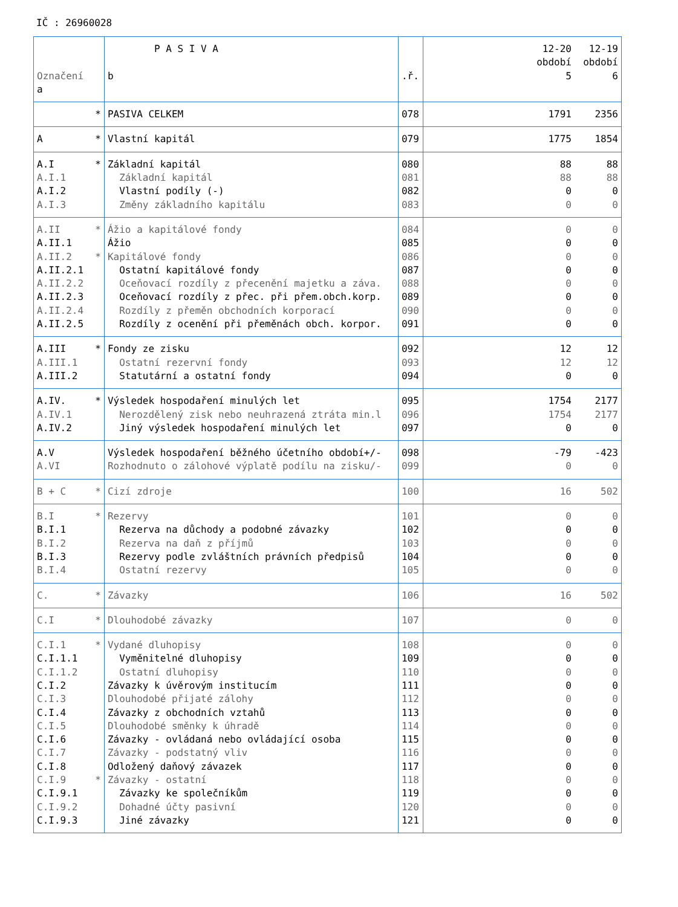IČ : 26960028
| Označení a | P A S I V A b | .ř. | 12-20 12-19 období období 5 6 |
| * | PASIVA CELKEM | 078 | 1791 2356 |
| A * | Vlastní kapitál | 079 | 1775 1854 |
| A.I * | Základní kapitál | 080 | 88 88 |
| A.I.1 | Základní kapitál | 081 | 88 88 |
| A.I.2 | Vlastní podíly (-) | 082 | 0 0 |
| A.I.3 | Změny základního kapitálu | 083 | 0 0 |
| A.II * | Ážio a kapitálové fondy | 084 | 0 0 |
| A.II.1 | Ážio | 085 | 0 0 |
| A.II.2 * | Kapitálové fondy | 086 | 0 0 |
| A.II.2.1 | Ostatní kapitálové fondy | 087 | 0 0 |
| A.II.2.2 | Oceňovací rozdíly z přecenění majetku a záva. | 088 | 0 0 |
| A.II.2.3 | Oceňovací rozdíly z přec. při přem.obch.korp. | 089 | 0 0 |
| A.II.2.4 | Rozdíly z přeměn obchodních korporací | 090 | 0 0 |
| A.II.2.5 | Rozdíly z ocenění při přeměnách obch. korpor. | 091 | 0 0 |
| A.III * | Fondy ze zisku | 092 | 12 12 |
| A.III.1 | Ostatní rezervní fondy | 093 | 12 12 |
| A.III.2 | Statutární a ostatní fondy | 094 | 0 0 |
| A.IV. * | Výsledek hospodaření minulých let | 095 | 1754 2177 |
| A.IV.1 | Nerozdělený zisk nebo neuhrazená ztráta min.l | 096 | 1754 2177 |
| A.IV.2 | Jiný výsledek hospodaření minulých let | 097 | 0 0 |
| A.V | Výsledek hospodaření běžného účetního období+/- | 098 | -79 -423 |
| A.VI | Rozhodnuto o zálohové výplatě podílu na zisku/- | 099 | 0 0 |
| B + C * | Cizí zdroje | 100 | 16 502 |
| B.I * | Rezervy | 101 | 0 0 |
| B.I.1 | Rezerva na důchody a podobné závazky | 102 | 0 0 |
| B.I.2 | Rezerva na daň z příjmů | 103 | 0 0 |
| B.I.3 | Rezervy podle zvláštních právních předpisů | 104 | 0 0 |
| B.I.4 | Ostatní rezervy | 105 | 0 0 |
| C. * | Závazky | 106 | 16 502 |
| C.I * | Dlouhodobé závazky | 107 | 0 0 |
| C.I.1 * | Vydané dluhopisy | 108 | 0 0 |
| C.I.1.1 | Vyměnitelné dluhopisy | 109 | 0 0 |
| C.I.1.2 | Ostatní dluhopisy | 110 | 0 0 |
| C.I.2 | Závazky k úvěrovým institucím | 111 | 0 0 |
| C.I.3 | Dlouhodobé přijaté zálohy | 112 | 0 0 |
| C.I.4 | Závazky z obchodních vztahů | 113 | 0 0 |
| C.I.5 | Dlouhodobé směnky k úhradě | 114 | 0 0 |
| C.I.6 | Závazky - ovládaná nebo ovládající osoba | 115 | 0 0 |
| C.I.7 | Závazky - podstatný vliv | 116 | 0 0 |
| C.I.8 | Odložený daňový závazek | 117 | 0 0 |
| C.I.9 * | Závazky - ostatní | 118 | 0 0 |
| C.I.9.1 | Závazky ke společníkům | 119 | 0 0 |
| C.I.9.2 | Dohadné účty pasivní | 120 | 0 0 |
| C.I.9.3 | Jiné závazky | 121 | 0 0 |